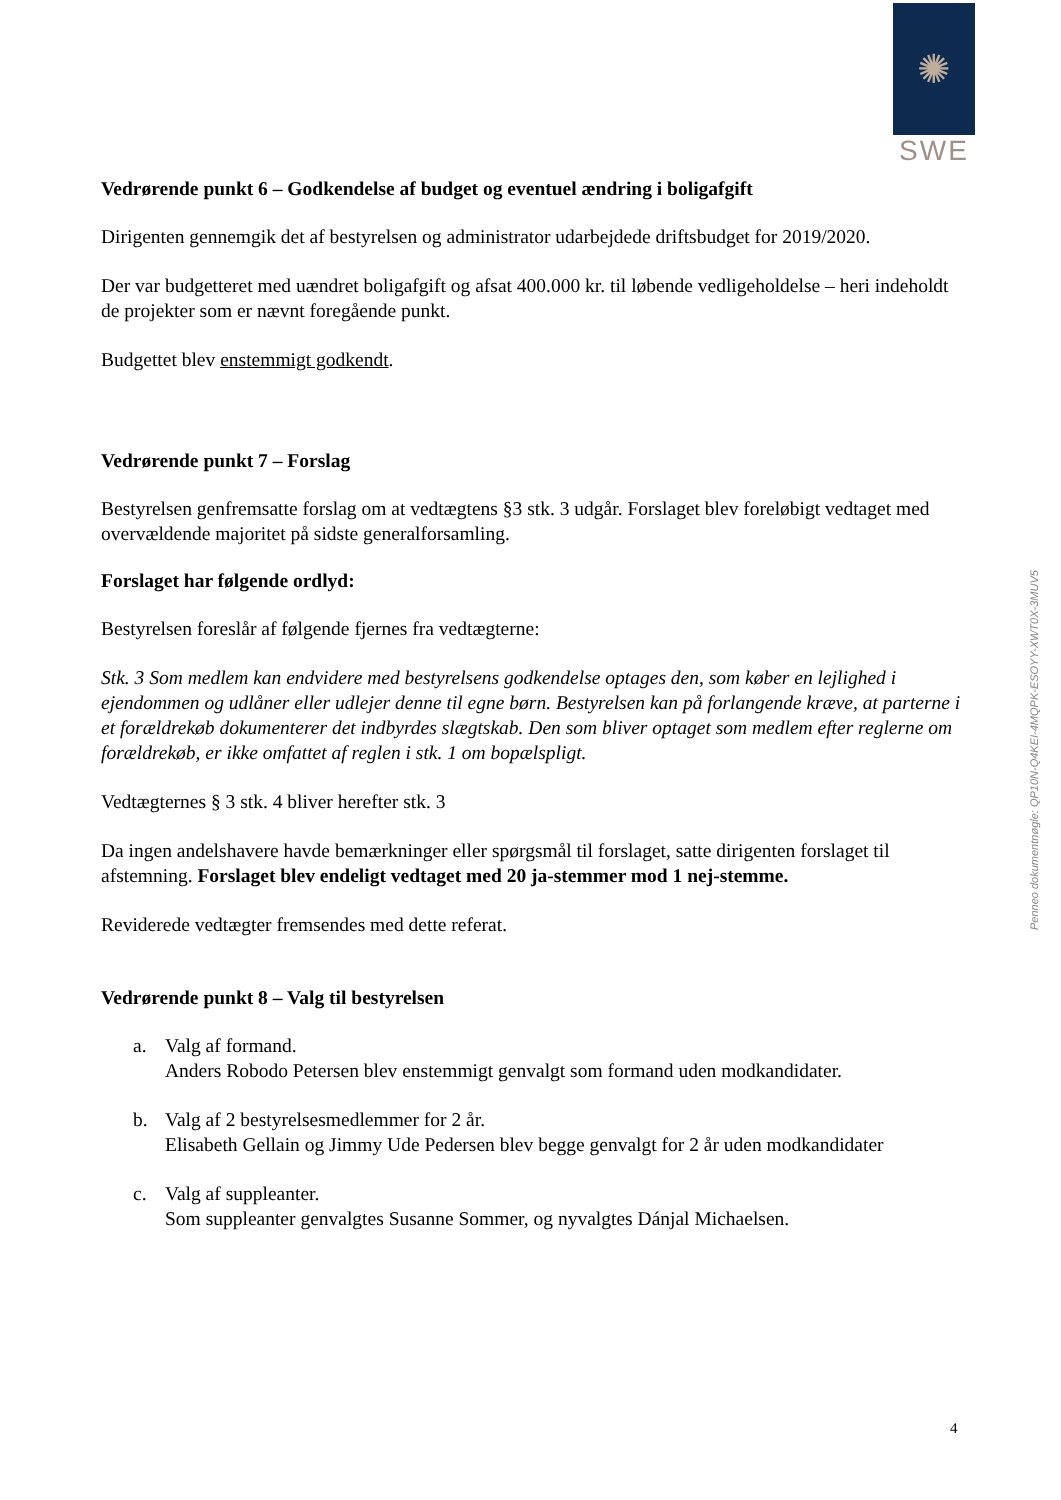✺
SWE
Vedrørende punkt 6 – Godkendelse af budget og eventuel ændring i boligafgift
Dirigenten gennemgik det af bestyrelsen og administrator udarbejdede driftsbudget for 2019/2020.
Der var budgetteret med uændret boligafgift og afsat 400.000 kr. til løbende vedligeholdelse – heri indeholdt de projekter som er nævnt foregående punkt.
Budgettet blev enstemmigt godkendt.
Vedrørende punkt 7 – Forslag
Bestyrelsen genfremsatte forslag om at vedtægtens §3 stk. 3 udgår. Forslaget blev foreløbigt vedtaget med overvældende majoritet på sidste generalforsamling.
Forslaget har følgende ordlyd:
Bestyrelsen foreslår af følgende fjernes fra vedtægterne:
Stk. 3 Som medlem kan endvidere med bestyrelsens godkendelse optages den, som køber en lejlighed i ejendommen og udlåner eller udlejer denne til egne børn. Bestyrelsen kan på forlangende kræve, at parterne i et forældrekøb dokumenterer det indbyrdes slægtskab. Den som bliver optaget som medlem efter reglerne om forældrekøb, er ikke omfattet af reglen i stk. 1 om bopælspligt.
Vedtægternes § 3 stk. 4 bliver herefter stk. 3
Da ingen andelshavere havde bemærkninger eller spørgsmål til forslaget, satte dirigenten forslaget til afstemning. Forslaget blev endeligt vedtaget med 20 ja-stemmer mod 1 nej-stemme.
Reviderede vedtægter fremsendes med dette referat.
Vedrørende punkt 8 – Valg til bestyrelsen
a. Valg af formand.
Anders Robodo Petersen blev enstemmigt genvalgt som formand uden modkandidater.
b. Valg af 2 bestyrelsesmedlemmer for 2 år.
Elisabeth Gellain og Jimmy Ude Pedersen blev begge genvalgt for 2 år uden modkandidater
c. Valg af suppleanter.
Som suppleanter genvalgtes Susanne Sommer, og nyvalgtes Dánjal Michaelsen.
Penneo dokumentnøgle: QP10N-Q4KEI-4MQPK-ESOYY-XWT0X-3MUV5
4